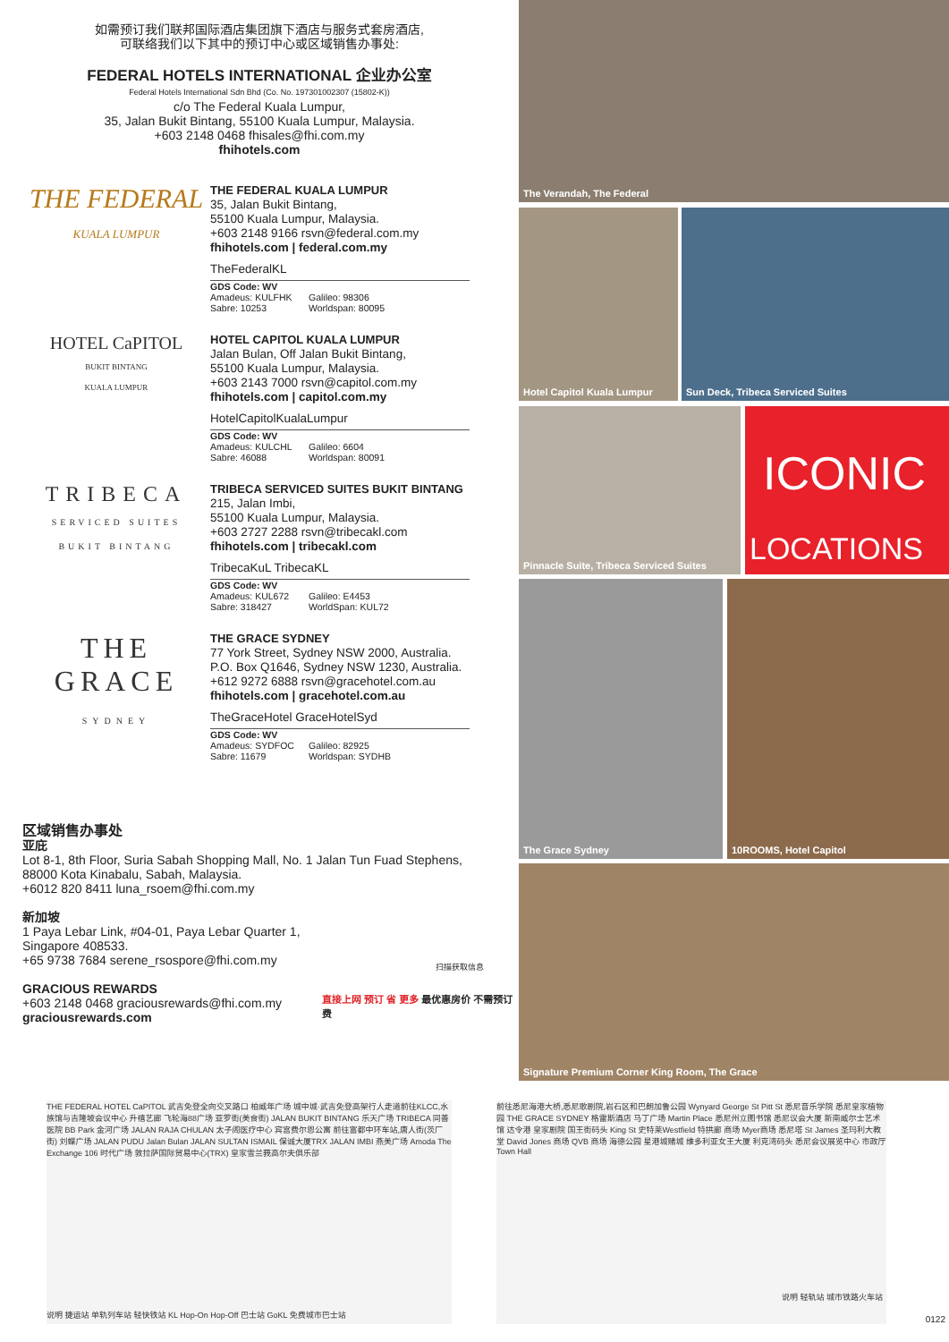如需预订我们联邦国际酒店集团旗下酒店与服务式套房酒店,
可联络我们以下其中的预订中心或区域销售办事处:
FEDERAL HOTELS INTERNATIONAL 企业办公室
Federal Hotels International Sdn Bhd (Co. No. 197301002307 (15802-K))
c/o The Federal Kuala Lumpur,
35, Jalan Bukit Bintang, 55100 Kuala Lumpur, Malaysia.
+603 2148 0468 fhisales@fhi.com.my
fhihotels.com
THE FEDERAL
KUALA LUMPUR
THE FEDERAL KUALA LUMPUR
35, Jalan Bukit Bintang,
55100 Kuala Lumpur, Malaysia.
+603 2148 9166 rsvn@federal.com.my
fhihotels.com | federal.com.my
TheFederalKL
GDS Code: WV Amadeus: KULFHK Galileo: 98306 Sabre: 10253 Worldspan: 80095
HOTEL CaPITOL
BUKIT BINTANG
KUALA LUMPUR
HOTEL CAPITOL KUALA LUMPUR
Jalan Bulan, Off Jalan Bukit Bintang,
55100 Kuala Lumpur, Malaysia.
+603 2143 7000 rsvn@capitol.com.my
fhihotels.com | capitol.com.my
HotelCapitolKualaLumpur
GDS Code: WV Amadeus: KULCHL Galileo: 6604 Sabre: 46088 Worldspan: 80091
TRIBECA
SERVICED SUITES
BUKIT BINTANG
TRIBECA SERVICED SUITES BUKIT BINTANG
215, Jalan Imbi,
55100 Kuala Lumpur, Malaysia.
+603 2727 2288 rsvn@tribecakl.com
fhihotels.com | tribecakl.com
TribecaKuL TribecaKL
GDS Code: WV Amadeus: KUL672 Galileo: E4453 Sabre: 318427 WorldSpan: KUL72
THE GRACE
SYDNEY
THE GRACE SYDNEY
77 York Street, Sydney NSW 2000, Australia.
P.O. Box Q1646, Sydney NSW 1230, Australia.
+612 9272 6888 rsvn@gracehotel.com.au
fhihotels.com | gracehotel.com.au
TheGraceHotel GraceHotelSyd
GDS Code: WV Amadeus: SYDFOC Galileo: 82925 Sabre: 11679 Worldspan: SYDHB
区域销售办事处
亚庇
Lot 8-1, 8th Floor, Suria Sabah Shopping Mall, No. 1 Jalan Tun Fuad Stephens,
88000 Kota Kinabalu, Sabah, Malaysia.
+6012 820 8411 luna_rsoem@fhi.com.my
新加坡
1 Paya Lebar Link, #04-01, Paya Lebar Quarter 1,
Singapore 408533.
+65 9738 7684 serene_rsospore@fhi.com.my
GRACIOUS REWARDS
+603 2148 0468 graciousrewards@fhi.com.my
graciousrewards.com
扫描获取信息
直接上网 预订 省 更多 最优惠房价 不需预订费
The Verandah, The Federal
Hotel Capitol Kuala Lumpur Sun Deck, Tribeca Serviced Suites
Pinnacle Suite, Tribeca Serviced Suites
ICONIC
LOCATIONS
The Grace Sydney 10ROOMS, Hotel Capitol
Signature Premium Corner King Room, The Grace
THE FEDERAL HOTEL CaPITOL 武吉免登全向交叉路口 柏威年广场 城中城·武吉免登高架行人走道前往KLCC,水族馆与吉隆坡会议中心 升禧艺廊 飞轮海88广场 亚罗街(美食街) JALAN BUKIT BINTANG 乐天广场 TRIBECA 同善医院 BB Park 金河广场 JALAN RAJA CHULAN 太子阁医疗中心 宾宫费尔恩公寓 前往富都中环车站,唐人街(茨厂街) 刘蝶广场 JALAN PUDU Jalan Bulan JALAN SULTAN ISMAIL 保诚大厦TRX JALAN IMBI 燕美广场 Amoda The Exchange 106 时代广场 敦拉萨国际贸易中心(TRX) 皇家雪兰莪高尔夫俱乐部
说明 捷运站 单轨列车站 轻快铁站 KL Hop-On Hop-Off 巴士站 GoKL 免费城市巴士站
前往悉尼海港大桥,悉尼歌剧院,岩石区和巴朗加鲁公园 Wynyard George St Pitt St 悉尼音乐学院 悉尼皇家植物园 THE GRACE SYDNEY 格雷斯酒店 马丁广场 Martin Place 悉尼州立图书馆 悉尼议会大厦 新南威尔士艺术馆 达令港 皇家剧院 国王街码头 King St 史特莱Westfield 特拱廊 商场 Myer商场 悉尼塔 St James 圣玛利大教堂 David Jones 商场 QVB 商场 海德公园 星港城赌城 维多利亚女王大厦 利克湾码头 悉尼会议展览中心 市政厅 Town Hall
说明 轻轨站 城市铁路火车站
0122